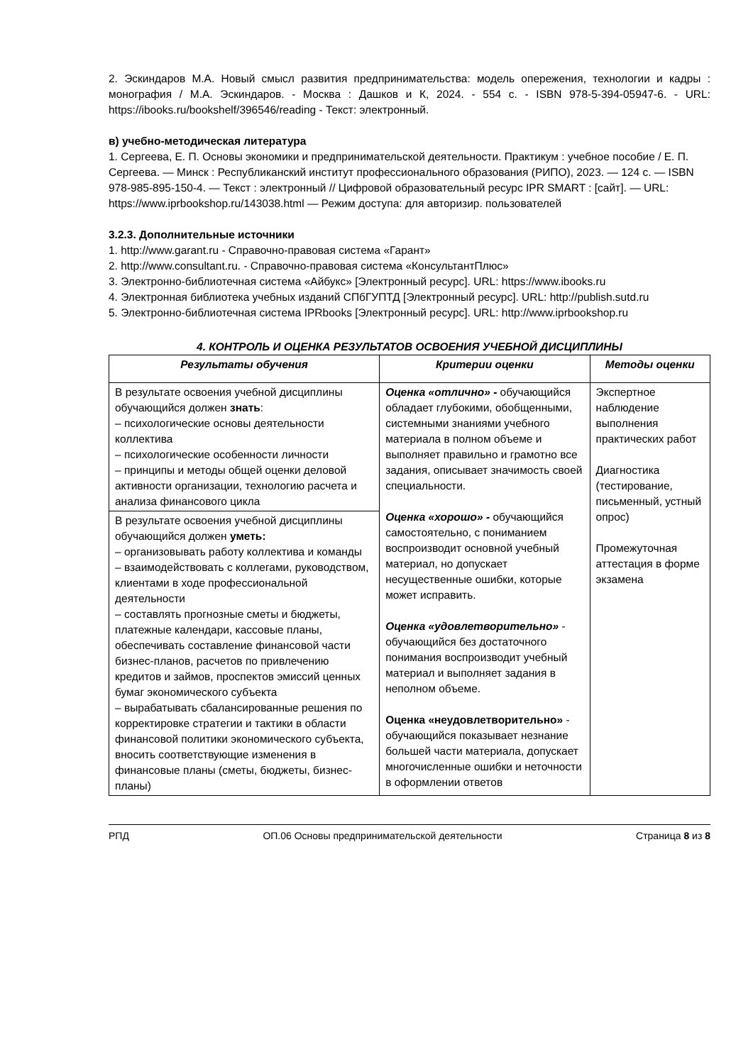2. Эскиндаров М.А. Новый смысл развития предпринимательства: модель опережения, технологии и кадры : монография / М.А. Эскиндаров. - Москва : Дашков и К, 2024. - 554 с. - ISBN 978-5-394-05947-6. - URL: https://ibooks.ru/bookshelf/396546/reading - Текст: электронный.
в) учебно-методическая литература
1. Сергеева, Е. П. Основы экономики и предпринимательской деятельности. Практикум : учебное пособие / Е. П. Сергеева. — Минск : Республиканский институт профессионального образования (РИПО), 2023. — 124 c. — ISBN 978-985-895-150-4. — Текст : электронный // Цифровой образовательный ресурс IPR SMART : [сайт]. — URL: https://www.iprbookshop.ru/143038.html — Режим доступа: для авторизир. пользователей
3.2.3. Дополнительные источники
1. http://www.garant.ru - Справочно-правовая система «Гарант»
2. http://www.consultant.ru. - Справочно-правовая система «КонсультантПлюс»
3. Электронно-библиотечная система «Айбукс» [Электронный ресурс]. URL: https://www.ibooks.ru
4. Электронная библиотека учебных изданий СПбГУПТД [Электронный ресурс]. URL: http://publish.sutd.ru
5. Электронно-библиотечная система IPRbooks [Электронный ресурс]. URL: http://www.iprbookshop.ru
4. КОНТРОЛЬ И ОЦЕНКА РЕЗУЛЬТАТОВ ОСВОЕНИЯ УЧЕБНОЙ ДИСЦИПЛИНЫ
| Результаты обучения | Критерии оценки | Методы оценки |
| --- | --- | --- |
| В результате освоения учебной дисциплины обучающийся должен знать : – психологические основы деятельности коллектива – психологические особенности личности – принципы и методы общей оценки деловой активности организации, технологию расчета и анализа финансового цикла | Оценка «отлично» - обучающийся обладает глубокими, обобщенными, системными знаниями учебного материала в полном объеме и выполняет правильно и грамотно все задания, описывает значимость своей специальности. Оценка «хорошо» - обучающийся самостоятельно, с пониманием воспроизводит основной учебный материал, но допускает несущественные ошибки, которые может исправить. Оценка «удовлетворительно» - обучающийся без достаточного понимания воспроизводит учебный материал и выполняет задания в неполном объеме. Оценка «неудовлетворительно» - обучающийся показывает незнание большей части материала, допускает многочисленные ошибки и неточности в оформлении ответов | Экспертное наблюдение выполнения практических работ Диагностика (тестирование, письменный, устный опрос) Промежуточная аттестация в форме экзамена |
| В результате освоения учебной дисциплины обучающийся должен уметь: – организовывать работу коллектива и команды – взаимодействовать с коллегами, руководством, клиентами в ходе профессиональной деятельности – составлять прогнозные сметы и бюджеты, платежные календари, кассовые планы, обеспечивать составление финансовой части бизнес-планов, расчетов по привлечению кредитов и займов, проспектов эмиссий ценных бумаг экономического субъекта – вырабатывать сбалансированные решения по корректировке стратегии и тактики в области финансовой политики экономического субъекта, вносить соответствующие изменения в финансовые планы (сметы, бюджеты, бизнес-планы) | | |
РПД ОП.06 Основы предпринимательской деятельности Страница 8 из 8